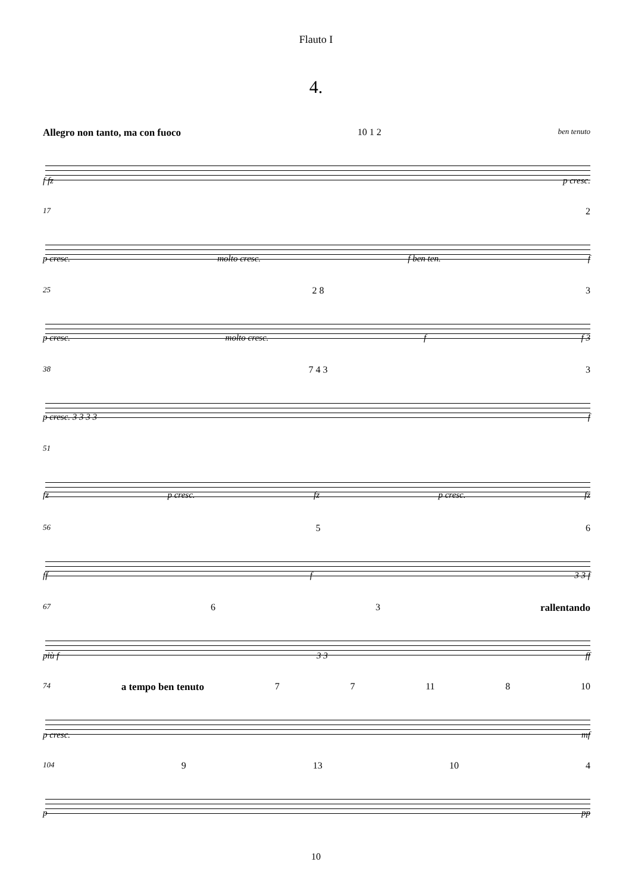Flauto I
4.
Allegro non tanto, ma con fuoco 10 1 2 ben tenuto
f fz p cresc.
17 2
p cresc. molto cresc. f ben ten. f
25 2 8 3
p cresc. molto cresc. f f 3
38 7 4 3 3
p cresc. 3 3 3 3 f
51
fz p cresc. fz p cresc. fz
56 5 6
ff f 3 3 f
67 6 3 rallentando
più f 3 3 ff
74 a tempo ben tenuto 7 7 11 8 10
p cresc. mf
104 9 13 10 4
p pp
10